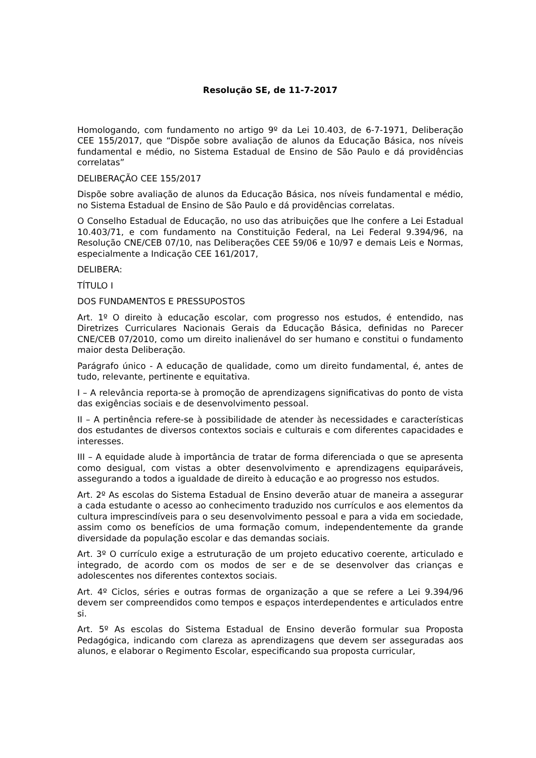Resolução SE, de 11-7-2017
Homologando, com fundamento no artigo 9º da Lei 10.403, de 6-7-1971, Deliberação CEE 155/2017, que “Dispõe sobre avaliação de alunos da Educação Básica, nos níveis fundamental e médio, no Sistema Estadual de Ensino de São Paulo e dá providências correlatas”
DELIBERAÇÃO CEE 155/2017
Dispõe sobre avaliação de alunos da Educação Básica, nos níveis fundamental e médio, no Sistema Estadual de Ensino de São Paulo e dá providências correlatas.
O Conselho Estadual de Educação, no uso das atribuições que lhe confere a Lei Estadual 10.403/71, e com fundamento na Constituição Federal, na Lei Federal 9.394/96, na Resolução CNE/CEB 07/10, nas Deliberações CEE 59/06 e 10/97 e demais Leis e Normas, especialmente a Indicação CEE 161/2017,
DELIBERA:
TÍTULO I
DOS FUNDAMENTOS E PRESSUPOSTOS
Art. 1º O direito à educação escolar, com progresso nos estudos, é entendido, nas Diretrizes Curriculares Nacionais Gerais da Educação Básica, definidas no Parecer CNE/CEB 07/2010, como um direito inalienável do ser humano e constitui o fundamento maior desta Deliberação.
Parágrafo único - A educação de qualidade, como um direito fundamental, é, antes de tudo, relevante, pertinente e equitativa.
I – A relevância reporta-se à promoção de aprendizagens significativas do ponto de vista das exigências sociais e de desenvolvimento pessoal.
II – A pertinência refere-se à possibilidade de atender às necessidades e características dos estudantes de diversos contextos sociais e culturais e com diferentes capacidades e interesses.
III – A equidade alude à importância de tratar de forma diferenciada o que se apresenta como desigual, com vistas a obter desenvolvimento e aprendizagens equiparáveis, assegurando a todos a igualdade de direito à educação e ao progresso nos estudos.
Art. 2º As escolas do Sistema Estadual de Ensino deverão atuar de maneira a assegurar a cada estudante o acesso ao conhecimento traduzido nos currículos e aos elementos da cultura imprescindíveis para o seu desenvolvimento pessoal e para a vida em sociedade, assim como os benefícios de uma formação comum, independentemente da grande diversidade da população escolar e das demandas sociais.
Art. 3º O currículo exige a estruturação de um projeto educativo coerente, articulado e integrado, de acordo com os modos de ser e de se desenvolver das crianças e adolescentes nos diferentes contextos sociais.
Art. 4º Ciclos, séries e outras formas de organização a que se refere a Lei 9.394/96 devem ser compreendidos como tempos e espaços interdependentes e articulados entre si.
Art. 5º As escolas do Sistema Estadual de Ensino deverão formular sua Proposta Pedagógica, indicando com clareza as aprendizagens que devem ser asseguradas aos alunos, e elaborar o Regimento Escolar, especificando sua proposta curricular,